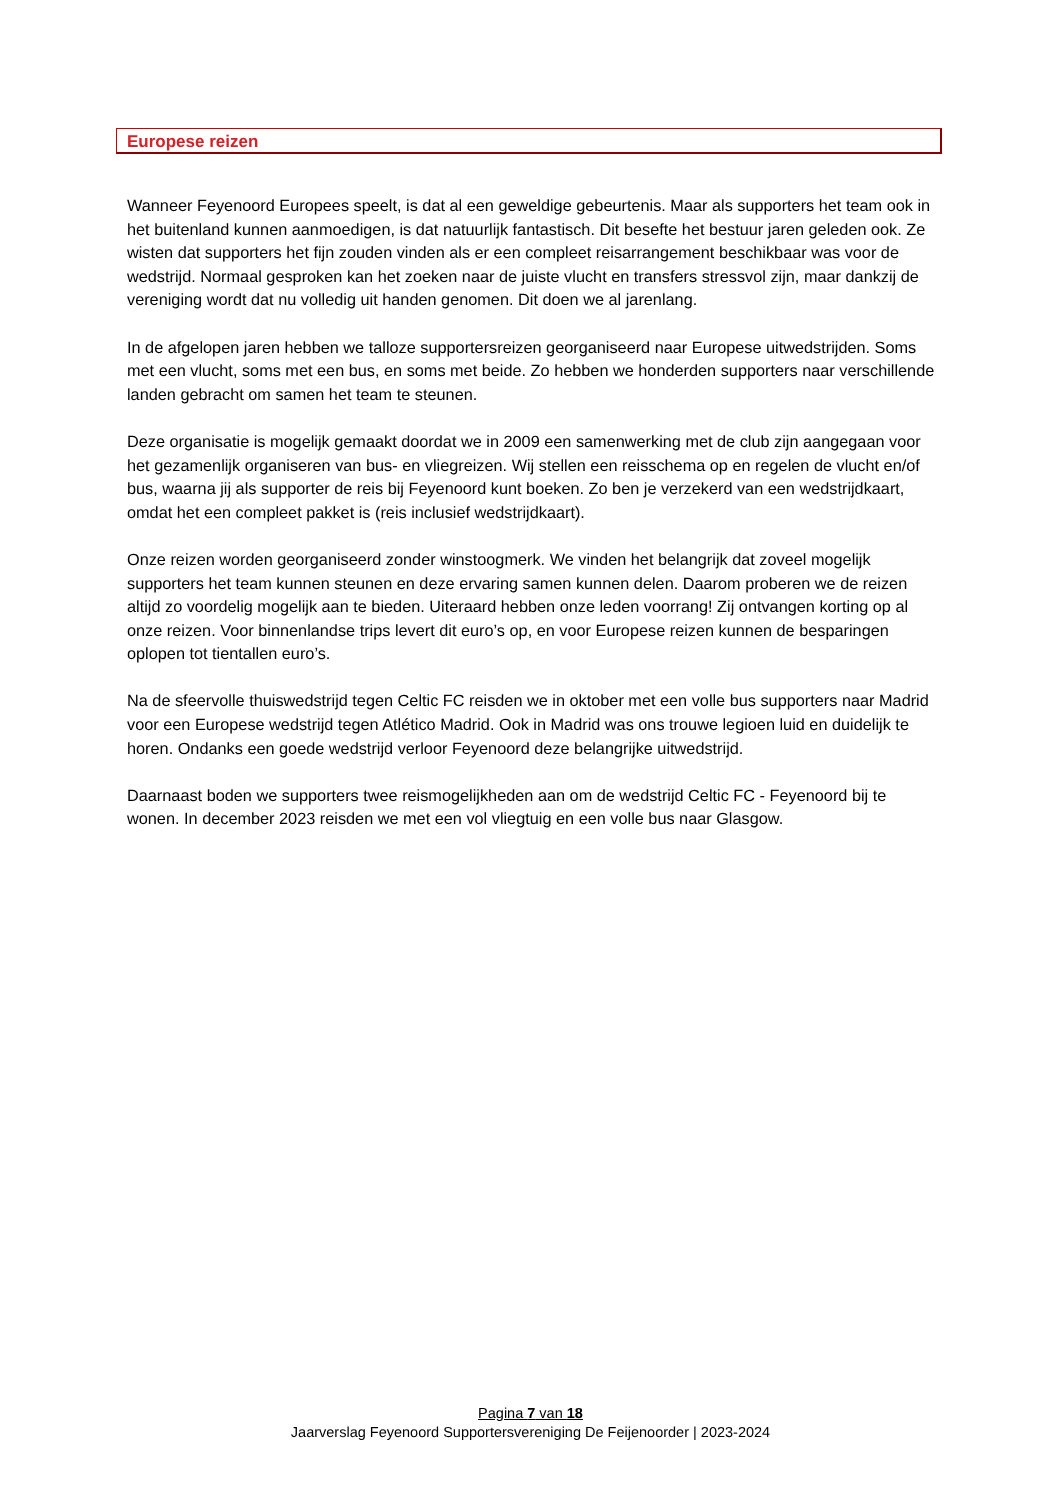Europese reizen
Wanneer Feyenoord Europees speelt, is dat al een geweldige gebeurtenis. Maar als supporters het team ook in het buitenland kunnen aanmoedigen, is dat natuurlijk fantastisch. Dit besefte het bestuur jaren geleden ook. Ze wisten dat supporters het fijn zouden vinden als er een compleet reisarrangement beschikbaar was voor de wedstrijd. Normaal gesproken kan het zoeken naar de juiste vlucht en transfers stressvol zijn, maar dankzij de vereniging wordt dat nu volledig uit handen genomen. Dit doen we al jarenlang.
In de afgelopen jaren hebben we talloze supportersreizen georganiseerd naar Europese uitwedstrijden. Soms met een vlucht, soms met een bus, en soms met beide. Zo hebben we honderden supporters naar verschillende landen gebracht om samen het team te steunen.
Deze organisatie is mogelijk gemaakt doordat we in 2009 een samenwerking met de club zijn aangegaan voor het gezamenlijk organiseren van bus- en vliegreizen. Wij stellen een reisschema op en regelen de vlucht en/of bus, waarna jij als supporter de reis bij Feyenoord kunt boeken. Zo ben je verzekerd van een wedstrijdkaart, omdat het een compleet pakket is (reis inclusief wedstrijdkaart).
Onze reizen worden georganiseerd zonder winstoogmerk. We vinden het belangrijk dat zoveel mogelijk supporters het team kunnen steunen en deze ervaring samen kunnen delen. Daarom proberen we de reizen altijd zo voordelig mogelijk aan te bieden. Uiteraard hebben onze leden voorrang! Zij ontvangen korting op al onze reizen. Voor binnenlandse trips levert dit euro’s op, en voor Europese reizen kunnen de besparingen oplopen tot tientallen euro’s.
Na de sfeervolle thuiswedstrijd tegen Celtic FC reisden we in oktober met een volle bus supporters naar Madrid voor een Europese wedstrijd tegen Atlético Madrid. Ook in Madrid was ons trouwe legioen luid en duidelijk te horen. Ondanks een goede wedstrijd verloor Feyenoord deze belangrijke uitwedstrijd.
Daarnaast boden we supporters twee reismogelijkheden aan om de wedstrijd Celtic FC - Feyenoord bij te wonen. In december 2023 reisden we met een vol vliegtuig en een volle bus naar Glasgow.
Pagina 7 van 18
Jaarverslag Feyenoord Supportersvereniging De Feijenoorder | 2023-2024